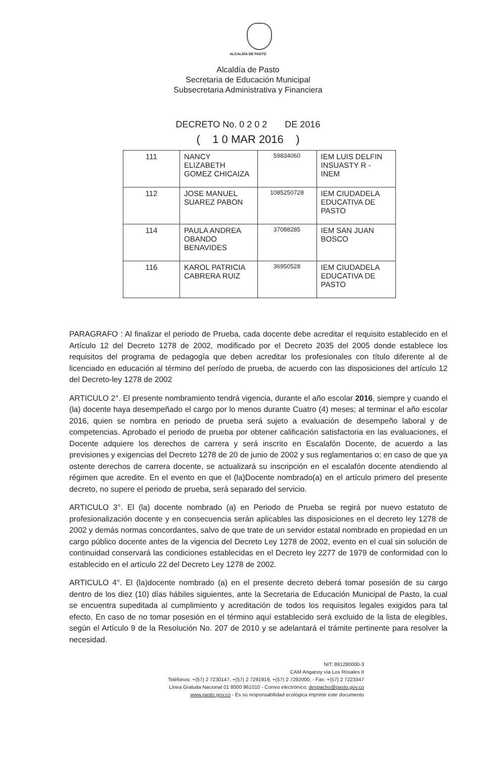ALCALDÍA DE PASTO
Alcaldía de Pasto
Secretaria de Educación Municipal
Subsecretaria Administrativa y Financiera
DECRETO No. 0 2 0 2 DE 2016
( 1 0 MAR 2016 )
| 111 | NANCY ELIZABETH GOMEZ CHICAIZA | 59834060 | IEM LUIS DELFIN INSUASTY R - INEM |
| 112 | JOSE MANUEL SUAREZ PABON | 1085250728 | IEM CIUDADELA EDUCATIVA DE PASTO |
| 114 | PAULA ANDREA OBANDO BENAVIDES | 37088285 | IEM SAN JUAN BOSCO |
| 116 | KAROL PATRICIA CABRERA RUIZ | 36950528 | IEM CIUDADELA EDUCATIVA DE PASTO |
PARAGRAFO : Al finalizar el periodo de Prueba, cada docente debe acreditar el requisito establecido en el Artículo 12 del Decreto 1278 de 2002, modificado por el Decreto 2035 del 2005 donde establece los requisitos del programa de pedagogía que deben acreditar los profesionales con título diferente al de licenciado en educación al término del período de prueba, de acuerdo con las disposiciones del artículo 12 del Decreto-ley 1278 de 2002
ARTICULO 2°. El presente nombramiento tendrá vigencia, durante el año escolar 2016, siempre y cuando el (la) docente haya desempeñado el cargo por lo menos durante Cuatro (4) meses; al terminar el año escolar 2016, quien se nombra en periodo de prueba será sujeto a evaluación de desempeño laboral y de competencias. Aprobado el periodo de prueba por obtener calificación satisfactoria en las evaluaciones, el Docente adquiere los derechos de carrera y será inscrito en Escalafón Docente, de acuerdo a las previsiones y exigencias del Decreto 1278 de 20 de junio de 2002 y sus reglamentarios o; en caso de que ya ostente derechos de carrera docente, se actualizará su inscripción en el escalafón docente atendiendo al régimen que acredite. En el evento en que el (la)Docente nombrado(a) en el artículo primero del presente decreto, no supere el periodo de prueba, será separado del servicio.
ARTICULO 3°. El (la) docente nombrado (a) en Periodo de Prueba se regirá por nuevo estatuto de profesionalización docente y en consecuencia serán aplicables las disposiciones en el decreto ley 1278 de 2002 y demás normas concordantes, salvo de que trate de un servidor estatal nombrado en propiedad en un cargo público docente antes de la vigencia del Decreto Ley 1278 de 2002, evento en el cual sin solución de continuidad conservará las condiciones establecidas en el Decreto ley 2277 de 1979 de conformidad con lo establecido en el artículo 22 del Decreto Ley 1278 de 2002.
ARTICULO 4°. El (la)docente nombrado (a) en el presente decreto deberá tomar posesión de su cargo dentro de los diez (10) días hábiles siguientes, ante la Secretaria de Educación Municipal de Pasto, la cual se encuentra supeditada al cumplimiento y acreditación de todos los requisitos legales exigidos para tal efecto. En caso de no tomar posesión en el término aquí establecido será excluido de la lista de elegibles, según el Artículo 9 de la Resolución No. 207 de 2010 y se adelantará el trámite pertinente para resolver la necesidad.
NIT: 891280000-3
CAM Anganoy vía Los Rosales II
Teléfonos: +(57) 2 7230147, +(57) 2 7291919, +(57) 2 7292000, - Fax: +(57) 2 7223347
Línea Gratuita Nacional 01 8000 961010 - Correo electrónico: despacho@pasto.gov.co
www.pasto.gov.co - Es su responsabilidad ecológica imprimir este documento